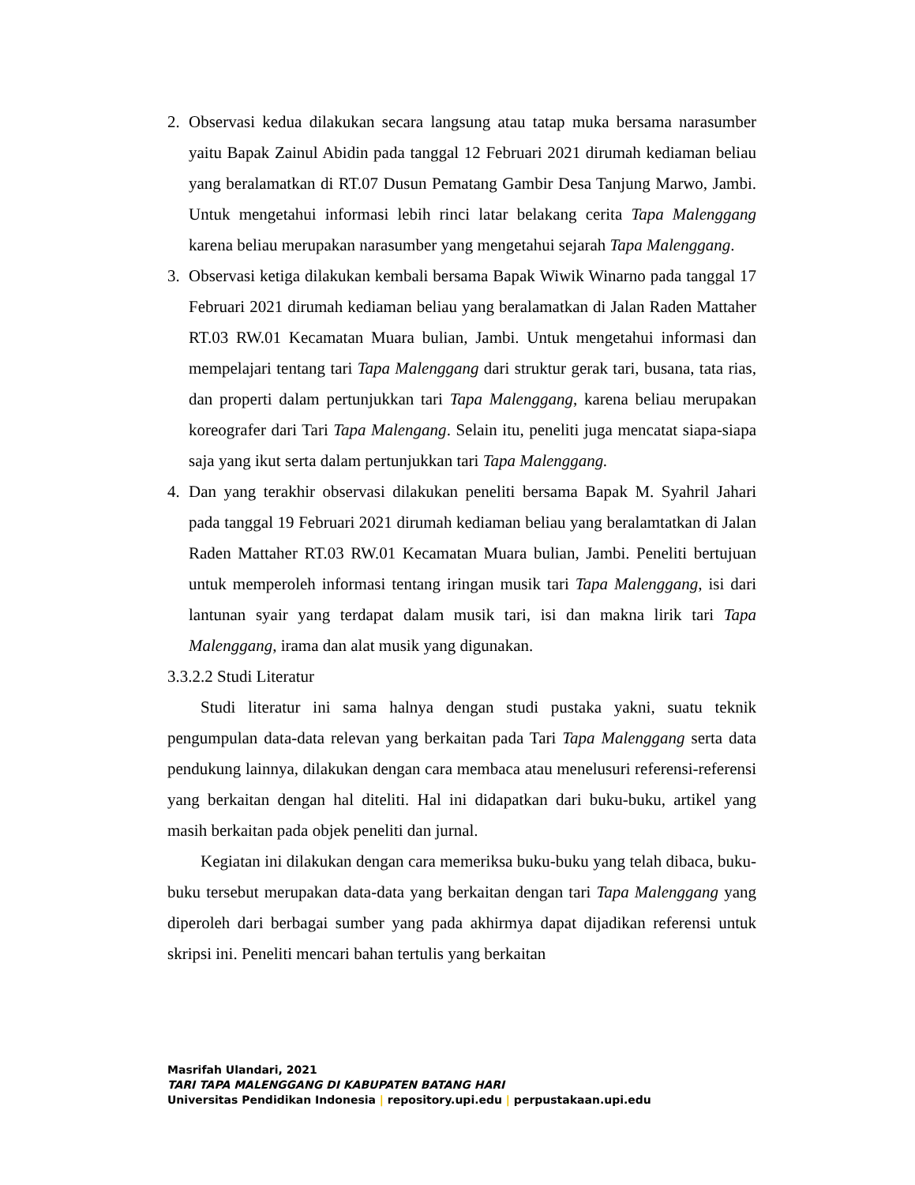2. Observasi kedua dilakukan secara langsung atau tatap muka bersama narasumber yaitu Bapak Zainul Abidin pada tanggal 12 Februari 2021 dirumah kediaman beliau yang beralamatkan di RT.07 Dusun Pematang Gambir Desa Tanjung Marwo, Jambi. Untuk mengetahui informasi lebih rinci latar belakang cerita Tapa Malenggang karena beliau merupakan narasumber yang mengetahui sejarah Tapa Malenggang.
3. Observasi ketiga dilakukan kembali bersama Bapak Wiwik Winarno pada tanggal 17 Februari 2021 dirumah kediaman beliau yang beralamatkan di Jalan Raden Mattaher RT.03 RW.01 Kecamatan Muara bulian, Jambi. Untuk mengetahui informasi dan mempelajari tentang tari Tapa Malenggang dari struktur gerak tari, busana, tata rias, dan properti dalam pertunjukkan tari Tapa Malenggang, karena beliau merupakan koreografer dari Tari Tapa Malengang. Selain itu, peneliti juga mencatat siapa-siapa saja yang ikut serta dalam pertunjukkan tari Tapa Malenggang.
4. Dan yang terakhir observasi dilakukan peneliti bersama Bapak M. Syahril Jahari pada tanggal 19 Februari 2021 dirumah kediaman beliau yang beralamtatkan di Jalan Raden Mattaher RT.03 RW.01 Kecamatan Muara bulian, Jambi. Peneliti bertujuan untuk memperoleh informasi tentang iringan musik tari Tapa Malenggang, isi dari lantunan syair yang terdapat dalam musik tari, isi dan makna lirik tari Tapa Malenggang, irama dan alat musik yang digunakan.
3.3.2.2 Studi Literatur
Studi literatur ini sama halnya dengan studi pustaka yakni, suatu teknik pengumpulan data-data relevan yang berkaitan pada Tari Tapa Malenggang serta data pendukung lainnya, dilakukan dengan cara membaca atau menelusuri referensi-referensi yang berkaitan dengan hal diteliti. Hal ini didapatkan dari buku-buku, artikel yang masih berkaitan pada objek peneliti dan jurnal.
Kegiatan ini dilakukan dengan cara memeriksa buku-buku yang telah dibaca, buku-buku tersebut merupakan data-data yang berkaitan dengan tari Tapa Malenggang yang diperoleh dari berbagai sumber yang pada akhirmya dapat dijadikan referensi untuk skripsi ini. Peneliti mencari bahan tertulis yang berkaitan
Masrifah Ulandari, 2021
TARI TAPA MALENGGANG DI KABUPATEN BATANG HARI
Universitas Pendidikan Indonesia | repository.upi.edu | perpustakaan.upi.edu